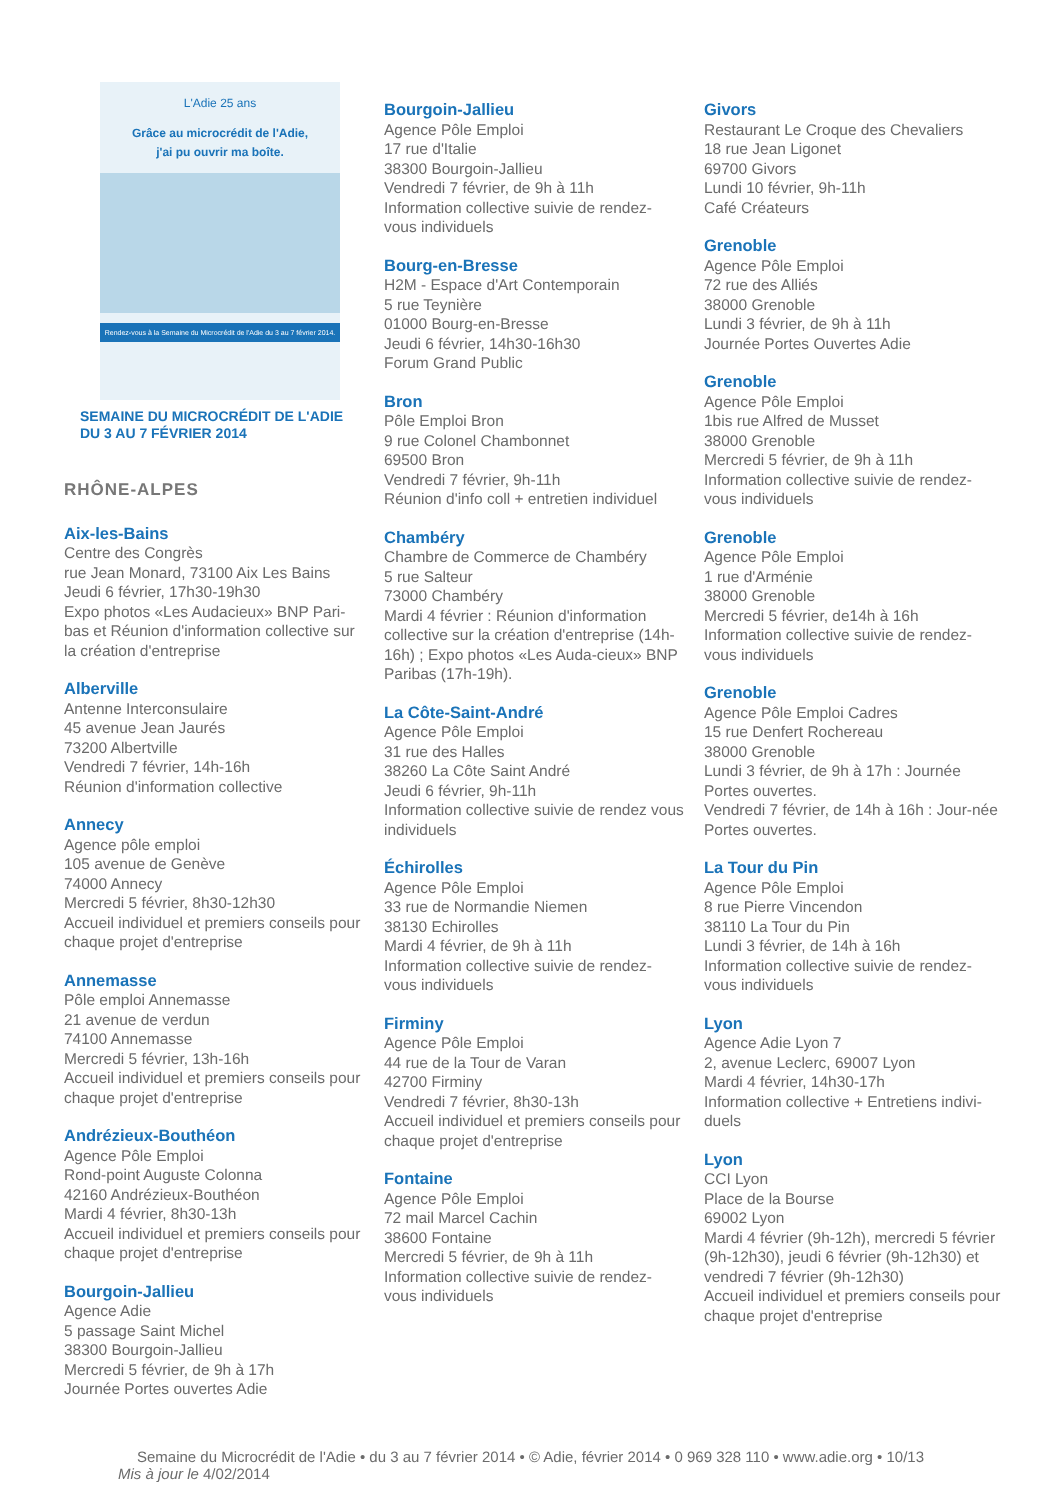L'Adie 25 ans
Grâce au microcrédit de l'Adie,
j'ai pu ouvrir ma boîte.
Rendez-vous à la Semaine du Microcrédit de l'Adie du 3 au 7 février 2014.
SEMAINE DU MICROCRÉDIT DE L'ADIE
DU 3 AU 7 FÉVRIER 2014
RHÔNE-ALPES
Aix-les-Bains
Centre des Congrès
rue Jean Monard, 73100 Aix Les Bains
Jeudi 6 février, 17h30-19h30
Expo photos «Les Audacieux» BNP Pari-bas et Réunion d'information collective sur la création d'entreprise
Alberville
Antenne Interconsulaire
45 avenue Jean Jaurés
73200 Albertville
Vendredi 7 février, 14h-16h
Réunion d'information collective
Annecy
Agence pôle emploi
105 avenue de Genève
74000 Annecy
Mercredi 5 février, 8h30-12h30
Accueil individuel et premiers conseils pour chaque projet d'entreprise
Annemasse
Pôle emploi Annemasse
21 avenue de verdun
74100 Annemasse
Mercredi 5 février, 13h-16h
Accueil individuel et premiers conseils pour chaque projet d'entreprise
Andrézieux-Bouthéon
Agence Pôle Emploi
Rond-point Auguste Colonna
42160 Andrézieux-Bouthéon
Mardi 4 février, 8h30-13h
Accueil individuel et premiers conseils pour chaque projet d'entreprise
Bourgoin-Jallieu
Agence Adie
5 passage Saint Michel
38300 Bourgoin-Jallieu
Mercredi 5 février, de 9h à 17h
Journée Portes ouvertes Adie
Bourgoin-Jallieu
Agence Pôle Emploi
17 rue d'Italie
38300 Bourgoin-Jallieu
Vendredi 7 février, de 9h à 11h
Information collective suivie de rendez-vous individuels
Bourg-en-Bresse
H2M - Espace d'Art Contemporain
5 rue Teynière
01000 Bourg-en-Bresse
Jeudi 6 février, 14h30-16h30
Forum Grand Public
Bron
Pôle Emploi Bron
9 rue Colonel Chambonnet
69500 Bron
Vendredi 7 février, 9h-11h
Réunion d'info coll + entretien individuel
Chambéry
Chambre de Commerce de Chambéry
5 rue Salteur
73000 Chambéry
Mardi 4 février : Réunion d'information collective sur la création d'entreprise (14h-16h) ; Expo photos «Les Auda-cieux» BNP Paribas (17h-19h).
La Côte-Saint-André
Agence Pôle Emploi
31 rue des Halles
38260 La Côte Saint André
Jeudi 6 février, 9h-11h
Information collective suivie de rendez vous individuels
Échirolles
Agence Pôle Emploi
33 rue de Normandie Niemen
38130 Echirolles
Mardi 4 février, de 9h à 11h
Information collective suivie de rendez-vous individuels
Firminy
Agence Pôle Emploi
44 rue de la Tour de Varan
42700 Firminy
Vendredi 7 février, 8h30-13h
Accueil individuel et premiers conseils pour chaque projet d'entreprise
Fontaine
Agence Pôle Emploi
72 mail Marcel Cachin
38600 Fontaine
Mercredi 5 février, de 9h à 11h
Information collective suivie de rendez-vous individuels
Givors
Restaurant Le Croque des Chevaliers
18 rue Jean Ligonet
69700 Givors
Lundi 10 février, 9h-11h
Café Créateurs
Grenoble
Agence Pôle Emploi
72 rue des Alliés
38000 Grenoble
Lundi 3 février, de 9h à 11h
Journée Portes Ouvertes Adie
Grenoble
Agence Pôle Emploi
1bis rue Alfred de Musset
38000 Grenoble
Mercredi 5 février, de 9h à 11h
Information collective suivie de rendez-vous individuels
Grenoble
Agence Pôle Emploi
1 rue d'Arménie
38000 Grenoble
Mercredi 5 février, de14h à 16h
Information collective suivie de rendez-vous individuels
Grenoble
Agence Pôle Emploi Cadres
15 rue Denfert Rochereau
38000 Grenoble
Lundi 3 février, de 9h à 17h : Journée Portes ouvertes.
Vendredi 7 février, de 14h à 16h : Jour-née Portes ouvertes.
La Tour du Pin
Agence Pôle Emploi
8 rue Pierre Vincendon
38110 La Tour du Pin
Lundi 3 février, de 14h à 16h
Information collective suivie de rendez-vous individuels
Lyon
Agence Adie Lyon 7
2, avenue Leclerc, 69007 Lyon
Mardi 4 février, 14h30-17h
Information collective + Entretiens indivi-duels
Lyon
CCI Lyon
Place de la Bourse
69002 Lyon
Mardi 4 février (9h-12h), mercredi 5 février (9h-12h30), jeudi 6 février (9h-12h30) et vendredi 7 février (9h-12h30)
Accueil individuel et premiers conseils pour chaque projet d'entreprise
Semaine du Microcrédit de l'Adie • du 3 au 7 février 2014 • © Adie, février 2014 • 0 969 328 110 • www.adie.org • 10/13
Mis à jour le 4/02/2014